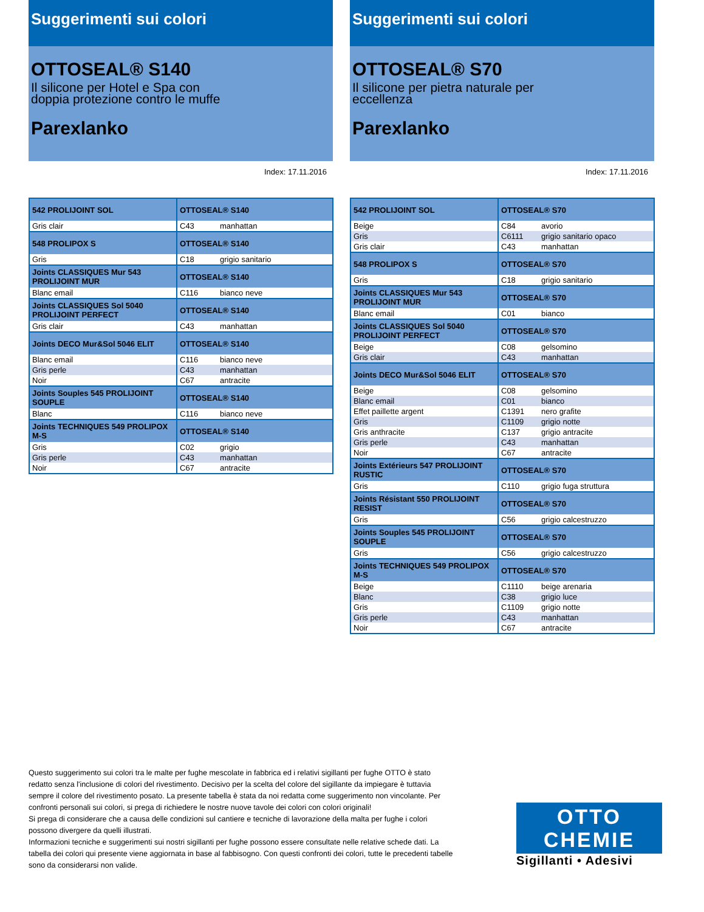Suggerimenti sui colori
OTTOSEAL® S140
Il silicone per Hotel e Spa con
doppia protezione contro le muffe
Parexlanko
Index: 17.11.2016
| 542 PROLIJOINT SOL | OTTOSEAL® S140 | |
| --- | --- | --- |
| Gris clair | C43 | manhattan |
| 548 PROLIPOX S | OTTOSEAL® S140 | |
| Gris | C18 | grigio sanitario |
| Joints CLASSIQUES Mur 543 PROLIJOINT MUR | OTTOSEAL® S140 | |
| Blanc email | C116 | bianco neve |
| Joints CLASSIQUES Sol 5040 PROLIJOINT PERFECT | OTTOSEAL® S140 | |
| Gris clair | C43 | manhattan |
| Joints DECO Mur&Sol 5046 ELIT | OTTOSEAL® S140 | |
| Blanc email | C116 | bianco neve |
| Gris perle | C43 | manhattan |
| Noir | C67 | antracite |
| Joints Souples 545 PROLIJOINT SOUPLE | OTTOSEAL® S140 | |
| Blanc | C116 | bianco neve |
| Joints TECHNIQUES 549 PROLIPOX M-S | OTTOSEAL® S140 | |
| Gris | C02 | grigio |
| Gris perle | C43 | manhattan |
| Noir | C67 | antracite |
Suggerimenti sui colori
OTTOSEAL® S70
Il silicone per pietra naturale per
eccellenza
Parexlanko
Index: 17.11.2016
| 542 PROLIJOINT SOL | OTTOSEAL® S70 | |
| --- | --- | --- |
| Beige | C84 | avorio |
| Gris | C6111 | grigio sanitario opaco |
| Gris clair | C43 | manhattan |
| 548 PROLIPOX S | OTTOSEAL® S70 | |
| Gris | C18 | grigio sanitario |
| Joints CLASSIQUES Mur 543 PROLIJOINT MUR | OTTOSEAL® S70 | |
| Blanc email | C01 | bianco |
| Joints CLASSIQUES Sol 5040 PROLIJOINT PERFECT | OTTOSEAL® S70 | |
| Beige | C08 | gelsomino |
| Gris clair | C43 | manhattan |
| Joints DECO Mur&Sol 5046 ELIT | OTTOSEAL® S70 | |
| Beige | C08 | gelsomino |
| Blanc email | C01 | bianco |
| Effet paillette argent | C1391 | nero grafite |
| Gris | C1109 | grigio notte |
| Gris anthracite | C137 | grigio antracite |
| Gris perle | C43 | manhattan |
| Noir | C67 | antracite |
| Joints Extérieurs 547 PROLIJOINT RUSTIC | OTTOSEAL® S70 | |
| Gris | C110 | grigio fuga struttura |
| Joints Résistant 550 PROLIJOINT RESIST | OTTOSEAL® S70 | |
| Gris | C56 | grigio calcestruzzo |
| Joints Souples 545 PROLIJOINT SOUPLE | OTTOSEAL® S70 | |
| Gris | C56 | grigio calcestruzzo |
| Joints TECHNIQUES 549 PROLIPOX M-S | OTTOSEAL® S70 | |
| Beige | C1110 | beige arenaria |
| Blanc | C38 | grigio luce |
| Gris | C1109 | grigio notte |
| Gris perle | C43 | manhattan |
| Noir | C67 | antracite |
Questo suggerimento sui colori tra le malte per fughe mescolate in fabbrica ed i relativi sigillanti per fughe OTTO è stato redatto senza l'inclusione di colori del rivestimento. Decisivo per la scelta del colore del sigillante da impiegare è tuttavia sempre il colore del rivestimento posato. La presente tabella è stata da noi redatta come suggerimento non vincolante. Per confronti personali sui colori, si prega di richiedere le nostre nuove tavole dei colori con colori originali!
Si prega di considerare che a causa delle condizioni sul cantiere e tecniche di lavorazione della malta per fughe i colori possono divergere da quelli illustrati.
Informazioni tecniche e suggerimenti sui nostri sigillanti per fughe possono essere consultate nelle relative schede dati. La tabella dei colori qui presente viene aggiornata in base al fabbisogno. Con questi confronti dei colori, tutte le precedenti tabelle sono da considerarsi non valide.
OTTO
CHEMIE
Sigillanti • Adesivi